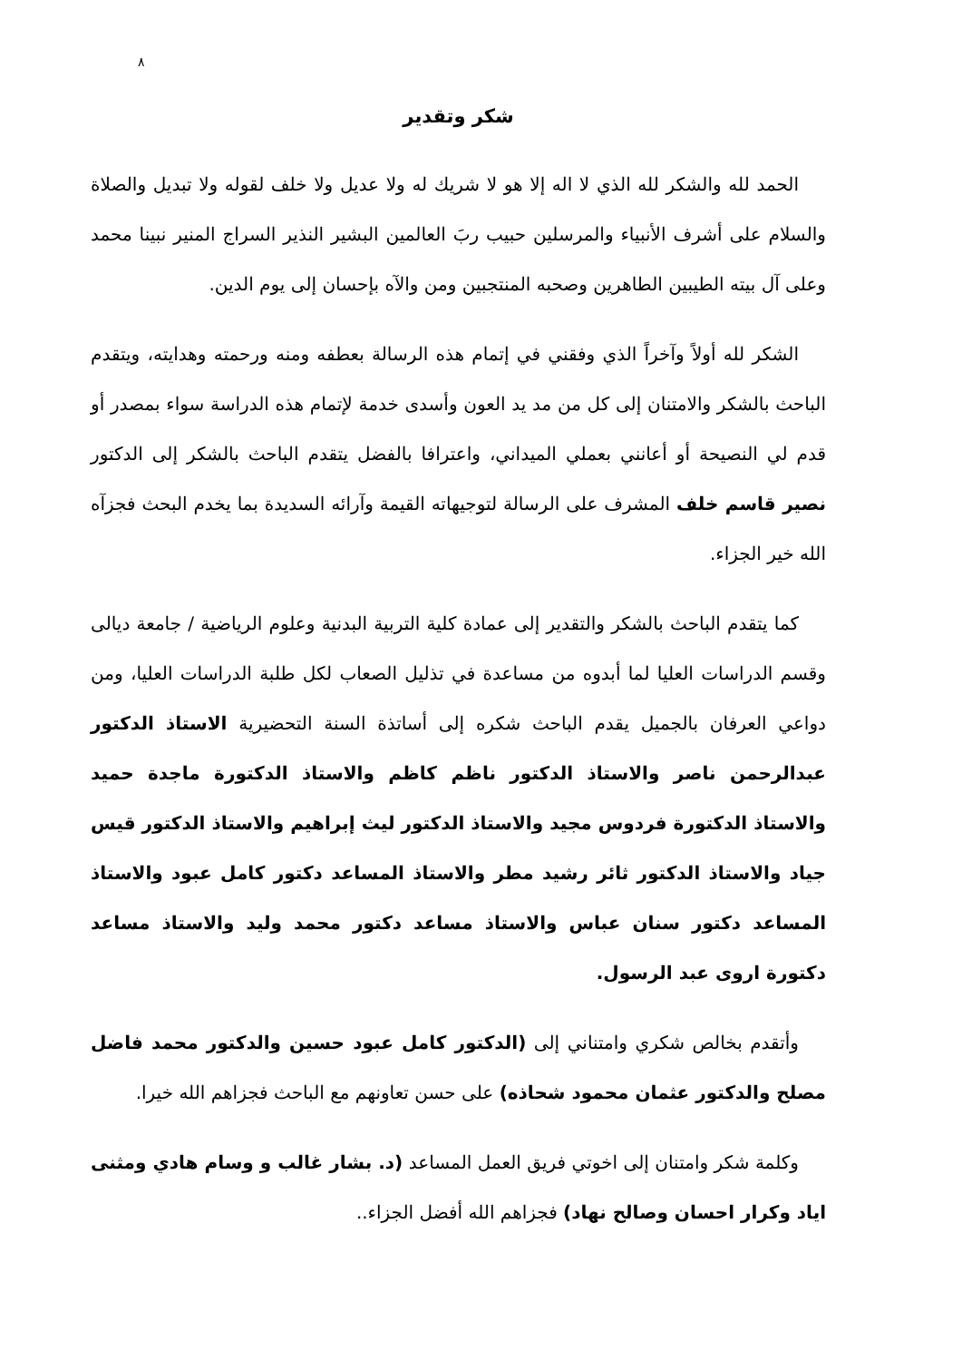٨
شكر وتقدير
الحمد لله والشكر لله الذي لا اله إلا هو لا شريك له ولا عديل ولا خلف لقوله ولا تبديل والصلاة والسلام على أشرف الأنبياء والمرسلين حبيب ربَ العالمين البشير النذير السراج المنير نبينا محمد وعلى آل بيته الطيبين الطاهرين وصحبه المنتجبين ومن والآه بإحسان إلى يوم الدين.
الشكر لله أولاً وآخراً الذي وفقني في إتمام هذه الرسالة بعطفه ومنه ورحمته وهدايته، ويتقدم الباحث بالشكر والامتنان إلى كل من مد يد العون وأسدى خدمة لإتمام هذه الدراسة سواء بمصدر أو قدم لي النصيحة أو أعانني بعملي الميداني، واعترافا بالفضل يتقدم الباحث بالشكر إلى الدكتور نصير قاسم خلف المشرف على الرسالة لتوجيهاته القيمة وآرائه السديدة بما يخدم البحث فجزآه الله خير الجزاء.
كما يتقدم الباحث بالشكر والتقدير إلى عمادة كلية التربية البدنية وعلوم الرياضية / جامعة ديالى وقسم الدراسات العليا لما أبدوه من مساعدة في تذليل الصعاب لكل طلبة الدراسات العليا، ومن دواعي العرفان بالجميل يقدم الباحث شكره إلى أساتذة السنة التحضيرية الاستاذ الدكتور عبدالرحمن ناصر والاستاذ الدكتور ناظم كاظم والاستاذ الدكتورة ماجدة حميد والاستاذ الدكتورة فردوس مجيد والاستاذ الدكتور ليث إبراهيم والاستاذ الدكتور قيس جياد والاستاذ الدكتور ثائر رشيد مطر والاستاذ المساعد دكتور كامل عبود والاستاذ المساعد دكتور سنان عباس والاستاذ مساعد دكتور محمد وليد والاستاذ مساعد دكتورة اروى عبد الرسول.
وأتقدم بخالص شكري وامتناني إلى (الدكتور كامل عبود حسين والدكتور محمد فاضل مصلح والدكتور عثمان محمود شحاذه) على حسن تعاونهم مع الباحث فجزاهم الله خيرا.
وكلمة شكر وامتنان إلى اخوتي فريق العمل المساعد (د. بشار غالب و وسام هادي ومثنى اياد وكرار احسان وصالح نهاد) فجزاهم الله أفضل الجزاء..